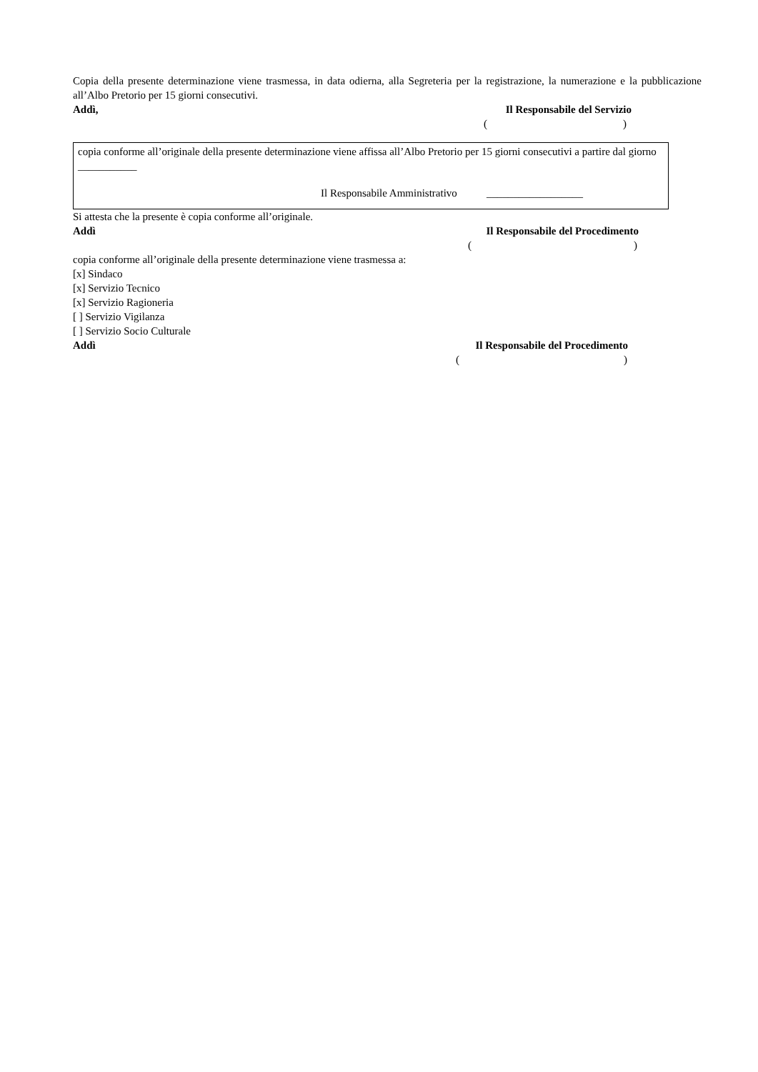Copia della presente determinazione viene trasmessa, in data odierna, alla Segreteria per la registrazione, la numerazione e la pubblicazione all’Albo Pretorio per 15 giorni consecutivi.
Addì, Il Responsabile del Servizio
()
copia conforme all’originale della presente determinazione viene affissa all’Albo Pretorio per 15 giorni consecutivi a partire dal giorno ___________
Il Responsabile Amministrativo __________________
Si attesta che la presente è copia conforme all’originale.
Addì Il Responsabile del Procedimento
()
copia conforme all’originale della presente determinazione viene trasmessa a:
[x] Sindaco
[x] Servizio Tecnico
[x] Servizio Ragioneria
[ ] Servizio Vigilanza
[ ] Servizio Socio Culturale
Addì Il Responsabile del Procedimento
()